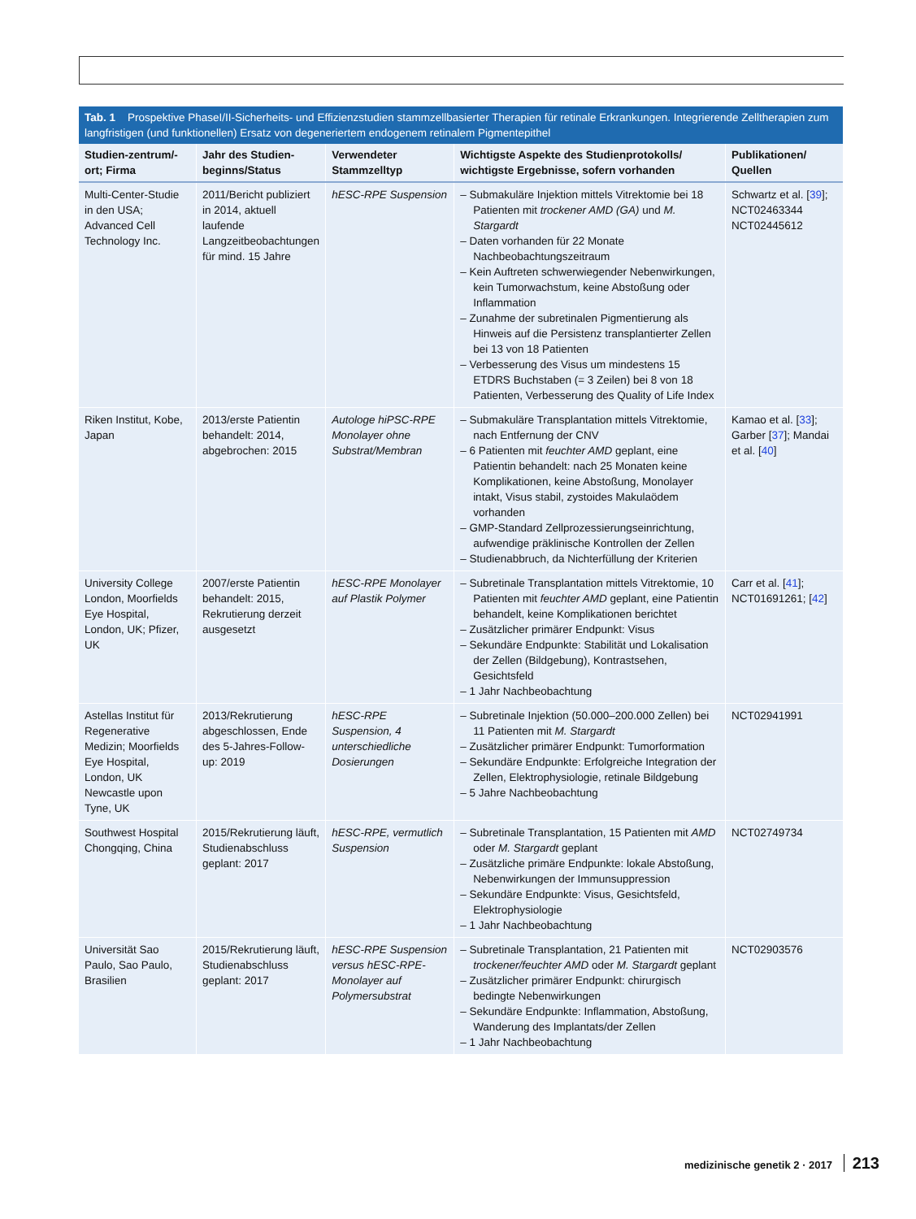Tab. 1 Prospektive PhaseI/II-Sicherheits- und Effizienzstudien stammzellbasierter Therapien für retinale Erkrankungen. Integrierende Zelltherapien zum langfristigen (und funktionellen) Ersatz von degeneriertem endogenem retinalem Pigmentepithel
| Studien-zentrum/-ort; Firma | Jahr des Studien-beginns/Status | Verwendeter Stammzelltyp | Wichtigste Aspekte des Studienprotokolls/ wichtigste Ergebnisse, sofern vorhanden | Publikationen/ Quellen |
| --- | --- | --- | --- | --- |
| Multi-Center-Studie in den USA; Advanced Cell Technology Inc. | 2011/Bericht publiziert in 2014, aktuell laufende Langzeitbeobachtungen für mind. 15 Jahre | hESC-RPE Suspension | – Submakuläre Injektion mittels Vitrektomie bei 18 Patienten mit trockener AMD (GA) und M. Stargardt – Daten vorhanden für 22 Monate Nachbeobachtungszeitraum – Kein Auftreten schwerwiegender Nebenwirkungen, kein Tumorwachstum, keine Abstoßung oder Inflammation – Zunahme der subretinalen Pigmentierung als Hinweis auf die Persistenz transplantierter Zellen bei 13 von 18 Patienten – Verbesserung des Visus um mindestens 15 ETDRS Buchstaben (= 3 Zeilen) bei 8 von 18 Patienten, Verbesserung des Quality of Life Index | Schwartz et al. [ 39 ]; NCT02463344 NCT02445612 |
| Riken Institut, Kobe, Japan | 2013/erste Patientin behandelt: 2014, abgebrochen: 2015 | Autologe hiPSC-RPE Monolayer ohne Substrat/Membran | – Submakuläre Transplantation mittels Vitrektomie, nach Entfernung der CNV – 6 Patienten mit feuchter AMD geplant, eine Patientin behandelt: nach 25 Monaten keine Komplikationen, keine Abstoßung, Monolayer intakt, Visus stabil, zystoides Makulaödem vorhanden – GMP-Standard Zellprozessierungseinrichtung, aufwendige präklinische Kontrollen der Zellen – Studienabbruch, da Nichterfüllung der Kriterien | Kamao et al. [ 33 ]; Garber [ 37 ]; Mandai et al. [ 40 ] |
| University College London, Moorfields Eye Hospital, London, UK; Pfizer, UK | 2007/erste Patientin behandelt: 2015, Rekrutierung derzeit ausgesetzt | hESC-RPE Monolayer auf Plastik Polymer | – Subretinale Transplantation mittels Vitrektomie, 10 Patienten mit feuchter AMD geplant, eine Patientin behandelt, keine Komplikationen berichtet – Zusätzlicher primärer Endpunkt: Visus – Sekundäre Endpunkte: Stabilität und Lokalisation der Zellen (Bildgebung), Kontrastsehen, Gesichtsfeld – 1 Jahr Nachbeobachtung | Carr et al. [ 41 ]; NCT01691261; [ 42 ] |
| Astellas Institut für Regenerative Medizin; Moorfields Eye Hospital, London, UK Newcastle upon Tyne, UK | 2013/Rekrutierung abgeschlossen, Ende des 5-Jahres-Follow-up: 2019 | hESC-RPE Suspension, 4 unterschiedliche Dosierungen | – Subretinale Injektion (50.000–200.000 Zellen) bei 11 Patienten mit M. Stargardt – Zusätzlicher primärer Endpunkt: Tumorformation – Sekundäre Endpunkte: Erfolgreiche Integration der Zellen, Elektrophysiologie, retinale Bildgebung – 5 Jahre Nachbeobachtung | NCT02941991 |
| Southwest Hospital Chongqing, China | 2015/Rekrutierung läuft, Studienabschluss geplant: 2017 | hESC-RPE, vermutlich Suspension | – Subretinale Transplantation, 15 Patienten mit AMD oder M. Stargardt geplant – Zusätzliche primäre Endpunkte: lokale Abstoßung, Nebenwirkungen der Immunsuppression – Sekundäre Endpunkte: Visus, Gesichtsfeld, Elektrophysiologie – 1 Jahr Nachbeobachtung | NCT02749734 |
| Universität Sao Paulo, Sao Paulo, Brasilien | 2015/Rekrutierung läuft, Studienabschluss geplant: 2017 | hESC-RPE Suspension versus hESC-RPE-Monolayer auf Polymersubstrat | – Subretinale Transplantation, 21 Patienten mit trockener/feuchter AMD oder M. Stargardt geplant – Zusätzlicher primärer Endpunkt: chirurgisch bedingte Nebenwirkungen – Sekundäre Endpunkte: Inflammation, Abstoßung, Wanderung des Implantats/der Zellen – 1 Jahr Nachbeobachtung | NCT02903576 |
medizinische genetik 2 · 2017 213